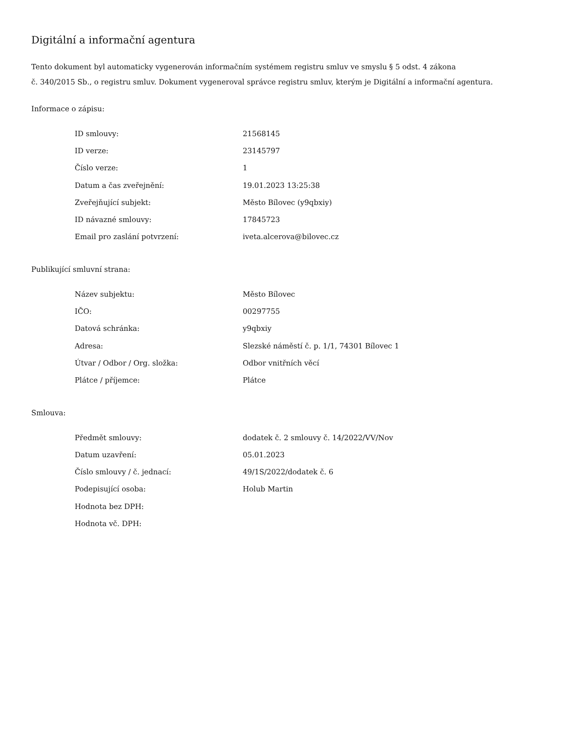Digitální a informační agentura
Tento dokument byl automaticky vygenerován informačním systémem registru smluv ve smyslu § 5 odst. 4 zákona
č. 340/2015 Sb., o registru smluv. Dokument vygeneroval správce registru smluv, kterým je Digitální a informační agentura.
Informace o zápisu:
| ID smlouvy: | 21568145 |
| ID verze: | 23145797 |
| Číslo verze: | 1 |
| Datum a čas zveřejnění: | 19.01.2023 13:25:38 |
| Zveřejňující subjekt: | Město Bílovec (y9qbxiy) |
| ID návazné smlouvy: | 17845723 |
| Email pro zaslání potvrzení: | iveta.alcerova@bilovec.cz |
Publikující smluvní strana:
| Název subjektu: | Město Bílovec |
| IČO: | 00297755 |
| Datová schránka: | y9qbxiy |
| Adresa: | Slezské náměstí č. p. 1/1, 74301 Bílovec 1 |
| Útvar / Odbor / Org. složka: | Odbor vnitřních věcí |
| Plátce / příjemce: | Plátce |
Smlouva:
| Předmět smlouvy: | dodatek č. 2 smlouvy č. 14/2022/VV/Nov |
| Datum uzavření: | 05.01.2023 |
| Číslo smlouvy / č. jednací: | 49/1S/2022/dodatek č. 6 |
| Podepisující osoba: | Holub Martin |
| Hodnota bez DPH: | |
| Hodnota vč. DPH: | |